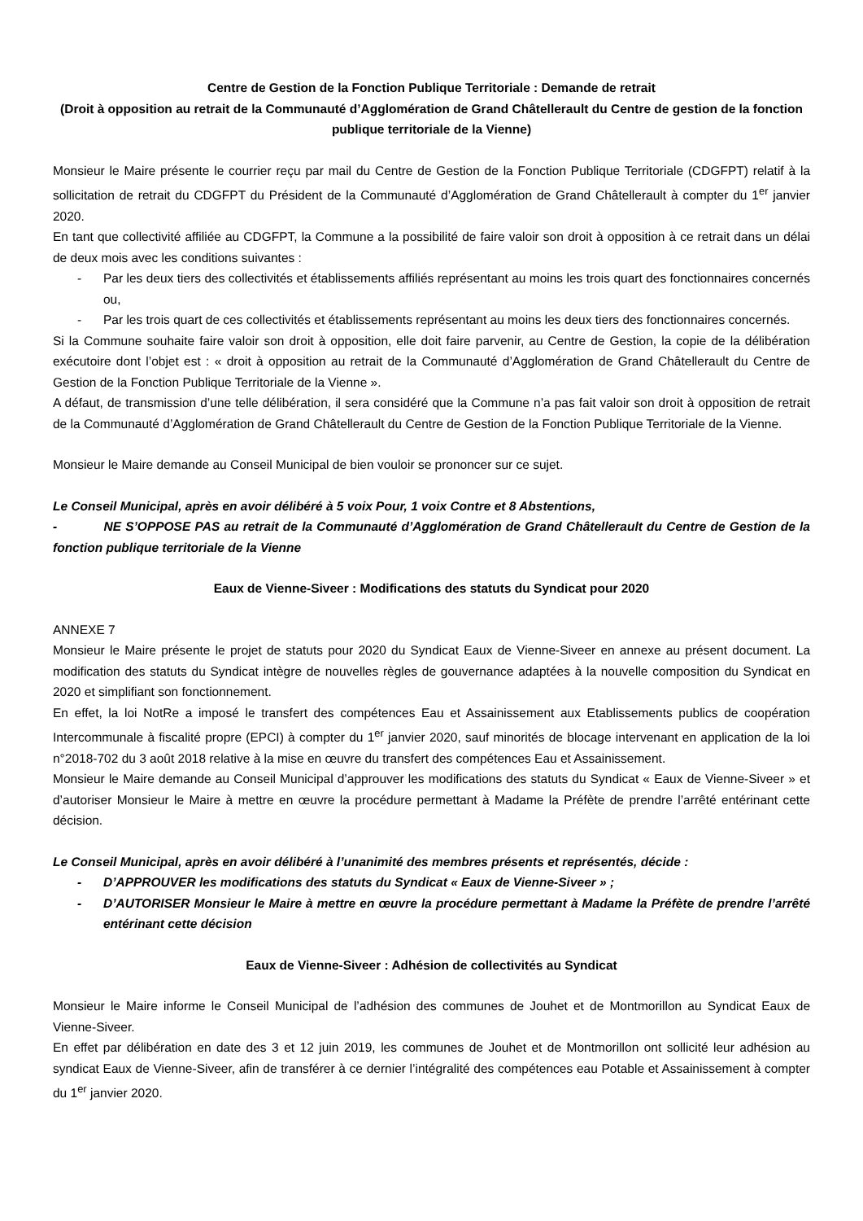Centre de Gestion de la Fonction Publique Territoriale : Demande de retrait
(Droit à opposition au retrait de la Communauté d’Agglomération de Grand Châtellerault du Centre de gestion de la fonction publique territoriale de la Vienne)
Monsieur le Maire présente le courrier reçu par mail du Centre de Gestion de la Fonction Publique Territoriale (CDGFPT) relatif à la sollicitation de retrait du CDGFPT du Président de la Communauté d’Agglomération de Grand Châtellerault à compter du 1<sup>er</sup> janvier 2020.
En tant que collectivité affiliée au CDGFPT, la Commune a la possibilité de faire valoir son droit à opposition à ce retrait dans un délai de deux mois avec les conditions suivantes :
- Par les deux tiers des collectivités et établissements affiliés représentant au moins les trois quart des fonctionnaires concernés ou,
- Par les trois quart de ces collectivités et établissements représentant au moins les deux tiers des fonctionnaires concernés.
Si la Commune souhaite faire valoir son droit à opposition, elle doit faire parvenir, au Centre de Gestion, la copie de la délibération exécutoire dont l’objet est : « droit à opposition au retrait de la Communauté d’Agglomération de Grand Châtellerault du Centre de Gestion de la Fonction Publique Territoriale de la Vienne ».
A défaut, de transmission d’une telle délibération, il sera considéré que la Commune n’a pas fait valoir son droit à opposition de retrait de la Communauté d’Agglomération de Grand Châtellerault du Centre de Gestion de la Fonction Publique Territoriale de la Vienne.
Monsieur le Maire demande au Conseil Municipal de bien vouloir se prononcer sur ce sujet.
Le Conseil Municipal, après en avoir délibéré à 5 voix Pour, 1 voix Contre et 8 Abstentions,
- NE S’OPPOSE PAS au retrait de la Communauté d’Agglomération de Grand Châtellerault du Centre de Gestion de la fonction publique territoriale de la Vienne
Eaux de Vienne-Siveer : Modifications des statuts du Syndicat pour 2020
ANNEXE 7
Monsieur le Maire présente le projet de statuts pour 2020 du Syndicat Eaux de Vienne-Siveer en annexe au présent document. La modification des statuts du Syndicat intègre de nouvelles règles de gouvernance adaptées à la nouvelle composition du Syndicat en 2020 et simplifiant son fonctionnement.
En effet, la loi NotRe a imposé le transfert des compétences Eau et Assainissement aux Etablissements publics de coopération Intercommunale à fiscalité propre (EPCI) à compter du 1<sup>er</sup> janvier 2020, sauf minorités de blocage intervenant en application de la loi n°2018-702 du 3 août 2018 relative à la mise en œuvre du transfert des compétences Eau et Assainissement.
Monsieur le Maire demande au Conseil Municipal d’approuver les modifications des statuts du Syndicat « Eaux de Vienne-Siveer » et d’autoriser Monsieur le Maire à mettre en œuvre la procédure permettant à Madame la Préfète de prendre l’arrêté entérinant cette décision.
Le Conseil Municipal, après en avoir délibéré à l’unanimité des membres présents et représentés, décide :
- D’APPROUVER les modifications des statuts du Syndicat « Eaux de Vienne-Siveer » ;
- D’AUTORISER Monsieur le Maire à mettre en œuvre la procédure permettant à Madame la Préfète de prendre l’arrêté entérinant cette décision
Eaux de Vienne-Siveer : Adhésion de collectivités au Syndicat
Monsieur le Maire informe le Conseil Municipal de l’adhésion des communes de Jouhet et de Montmorillon au Syndicat Eaux de Vienne-Siveer.
En effet par délibération en date des 3 et 12 juin 2019, les communes de Jouhet et de Montmorillon ont sollicité leur adhésion au syndicat Eaux de Vienne-Siveer, afin de transférer à ce dernier l’intégralité des compétences eau Potable et Assainissement à compter du 1<sup>er</sup> janvier 2020.